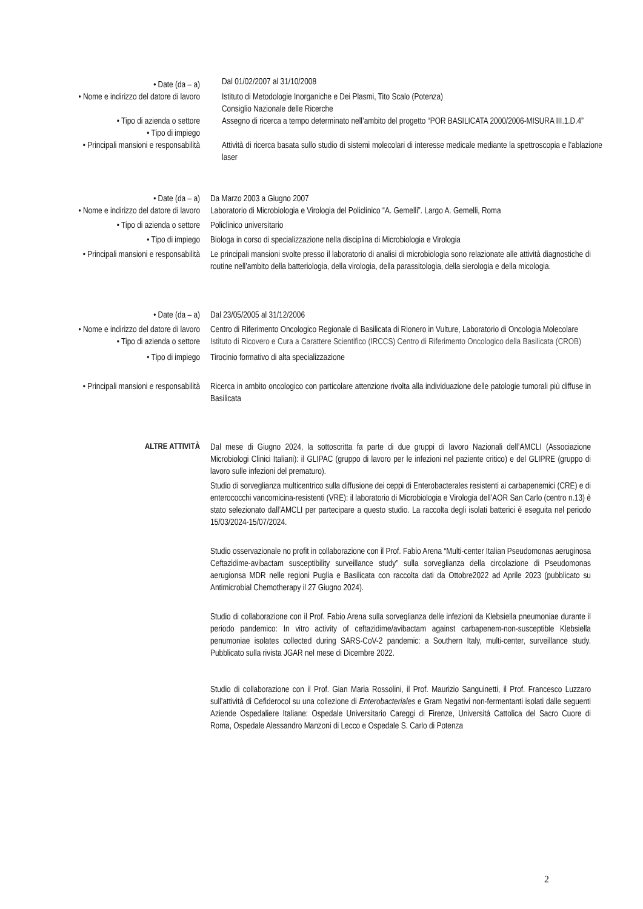• Date (da – a)
Dal 01/02/2007 al 31/10/2008
• Nome e indirizzo del datore di lavoro
Istituto di Metodologie Inorganiche e Dei Plasmi, Tito Scalo (Potenza)
Consiglio Nazionale delle Ricerche
• Tipo di azienda o settore
• Tipo di impiego
Assegno di ricerca a tempo determinato nell’ambito del progetto “POR BASILICATA 2000/2006-MISURA III.1.D.4”
• Principali mansioni e responsabilità
Attività di ricerca basata sullo studio di sistemi molecolari di interesse medicale mediante la spettroscopia e l’ablazione laser
• Date (da – a) Da Marzo 2003 a Giugno 2007
• Nome e indirizzo del datore di lavoro
Laboratorio di Microbiologia e Virologia del Policlinico “A. Gemelli”. Largo A. Gemelli, Roma
• Tipo di azienda o settore Policlinico universitario
• Tipo di impiego Biologa in corso di specializzazione nella disciplina di Microbiologia e Virologia
• Principali mansioni e responsabilità
Le principali mansioni svolte presso il laboratorio di analisi di microbiologia sono relazionate alle attività diagnostiche di routine nell’ambito della batteriologia, della virologia, della parassitologia, della sierologia e della micologia.
• Date (da – a) Dal 23/05/2005 al 31/12/2006
• Nome e indirizzo del datore di lavoro
Centro di Riferimento Oncologico Regionale di Basilicata di Rionero in Vulture, Laboratorio di Oncologia Molecolare
• Tipo di azienda o settore Istituto di Ricovero e Cura a Carattere Scientifico (IRCCS) Centro di Riferimento Oncologico della Basilicata (CROB)
• Tipo di impiego Tirocinio formativo di alta specializzazione
• Principali mansioni e responsabilità
Ricerca in ambito oncologico con particolare attenzione rivolta alla individuazione delle patologie tumorali più diffuse in Basilicata
ALTRE ATTIVITÀ Dal mese di Giugno 2024, la sottoscritta fa parte di due gruppi di lavoro Nazionali dell’AMCLI (Associazione Microbiologi Clinici Italiani): il GLIPAC (gruppo di lavoro per le infezioni nel paziente critico) e del GLIPRE (gruppo di lavoro sulle infezioni del prematuro).
Studio di sorveglianza multicentrico sulla diffusione dei ceppi di Enterobacterales resistenti ai carbapenemici (CRE) e di enterococchi vancomicina-resistenti (VRE): il laboratorio di Microbiologia e Virologia dell’AOR San Carlo (centro n.13) è stato selezionato dall’AMCLI per partecipare a questo studio. La raccolta degli isolati batterici è eseguita nel periodo 15/03/2024-15/07/2024.
Studio osservazionale no profit in collaborazione con il Prof. Fabio Arena “Multi-center Italian Pseudomonas aeruginosa Ceftazidime-avibactam susceptibility surveillance study” sulla sorveglianza della circolazione di Pseudomonas aerugionsa MDR nelle regioni Puglia e Basilicata con raccolta dati da Ottobre2022 ad Aprile 2023 (pubblicato su Antimicrobial Chemotherapy il 27 Giugno 2024).
Studio di collaborazione con il Prof. Fabio Arena sulla sorveglianza delle infezioni da Klebsiella pneumoniae durante il periodo pandemico: In vitro activity of ceftazidime/avibactam against carbapenem-non-susceptible Klebsiella penumoniae isolates collected during SARS-CoV-2 pandemic: a Southern Italy, multi-center, surveillance study. Pubblicato sulla rivista JGAR nel mese di Dicembre 2022.
Studio di collaborazione con il Prof. Gian Maria Rossolini, il Prof. Maurizio Sanguinetti, il Prof. Francesco Luzzaro sull’attività di Cefiderocol su una collezione di Enterobacteriales e Gram Negativi non-fermentanti isolati dalle seguenti Aziende Ospedaliere Italiane: Ospedale Universitario Careggi di Firenze, Università Cattolica del Sacro Cuore di Roma, Ospedale Alessandro Manzoni di Lecco e Ospedale S. Carlo di Potenza
2